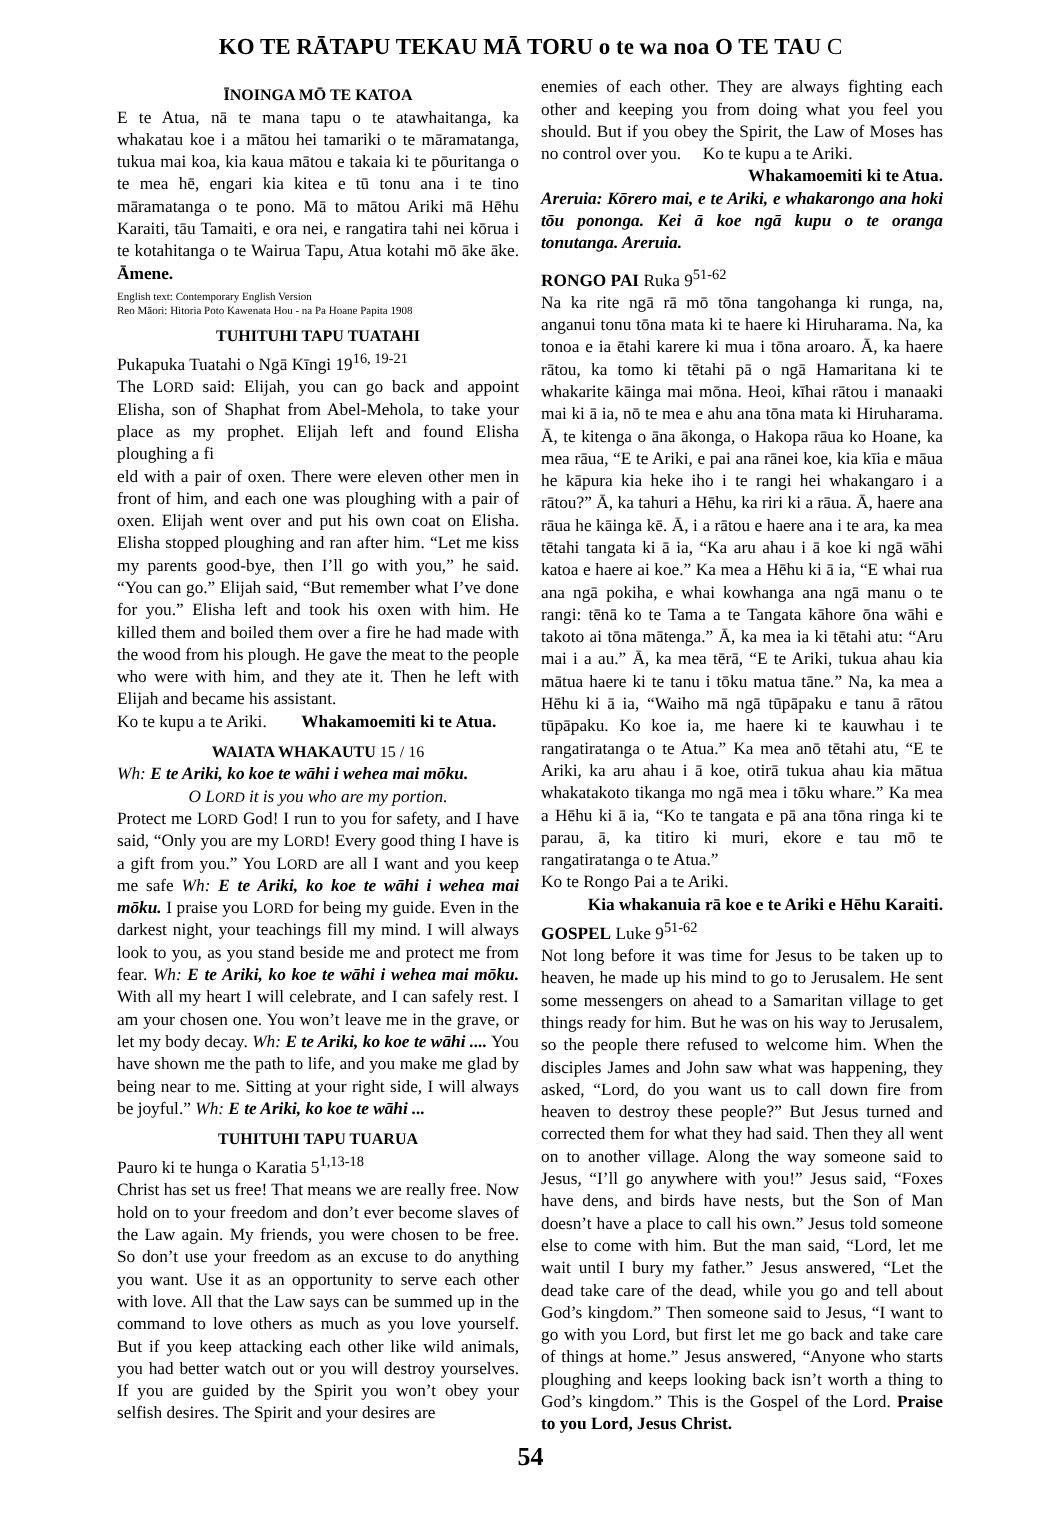KO TE RĀTAPU TEKAU MĀ TORU o te wa noa O TE TAU C
ĪNOINGA MŌ TE KATOA
E te Atua, nā te mana tapu o te atawhaitanga, ka whakatau koe i a mātou hei tamariki o te māramatanga, tukua mai koa, kia kaua mātou e takaia ki te pōuritanga o te mea hē, engari kia kitea e tū tonu ana i te tino māramatanga o te pono. Mā to mātou Ariki mā Hēhu Karaiti, tāu Tamaiti, e ora nei, e rangatira tahi nei kōrua i te kotahitanga o te Wairua Tapu, Atua kotahi mō āke āke. Āmene.
English text: Contemporary English Version
Reo Māori: Hitoria Poto Kawenata Hou - na Pa Hoane Papita 1908
TUHITUHI TAPU TUATAHI
Pukapuka Tuatahi o Ngā Kīngi 19<sup>16, 19-21</sup>
The LORD said: Elijah, you can go back and appoint Elisha, son of Shaphat from Abel-Mehola, to take your place as my prophet. Elijah left and found Elisha ploughing a fi
eld with a pair of oxen. There were eleven other men in front of him, and each one was ploughing with a pair of oxen. Elijah went over and put his own coat on Elisha. Elisha stopped ploughing and ran after him. “Let me kiss my parents good-bye, then I’ll go with you,” he said. “You can go.” Elijah said, “But remember what I’ve done for you.” Elisha left and took his oxen with him. He killed them and boiled them over a fire he had made with the wood from his plough. He gave the meat to the people who were with him, and they ate it. Then he left with Elijah and became his assistant.
Ko te kupu a te Ariki. Whakamoemiti ki te Atua.
WAIATA WHAKAUTU 15 / 16
Wh: E te Ariki, ko koe te wāhi i wehea mai mōku.
O LORD it is you who are my portion.
Protect me LORD God! I run to you for safety, and I have said, “Only you are my LORD! Every good thing I have is a gift from you.” You LORD are all I want and you keep me safe Wh: E te Ariki, ko koe te wāhi i wehea mai mōku. I praise you LORD for being my guide. Even in the darkest night, your teachings fill my mind. I will always look to you, as you stand beside me and protect me from fear. Wh: E te Ariki, ko koe te wāhi i wehea mai mōku. With all my heart I will celebrate, and I can safely rest. I am your chosen one. You won’t leave me in the grave, or let my body decay. Wh: E te Ariki, ko koe te wāhi .... You have shown me the path to life, and you make me glad by being near to me. Sitting at your right side, I will always be joyful.” Wh: E te Ariki, ko koe te wāhi ...
TUHITUHI TAPU TUARUA
Pauro ki te hunga o Karatia 5<sup>1,13-18</sup>
Christ has set us free! That means we are really free. Now hold on to your freedom and don’t ever become slaves of the Law again. My friends, you were chosen to be free. So don’t use your freedom as an excuse to do anything you want. Use it as an opportunity to serve each other with love. All that the Law says can be summed up in the command to love others as much as you love yourself. But if you keep attacking each other like wild animals, you had better watch out or you will destroy yourselves. If you are guided by the Spirit you won’t obey your selfish desires. The Spirit and your desires are
enemies of each other. They are always fighting each other and keeping you from doing what you feel you should. But if you obey the Spirit, the Law of Moses has no control over you. Ko te kupu a te Ariki.
Whakamoemiti ki te Atua.
Areruia: Kōrero mai, e te Ariki, e whakarongo ana hoki tōu pononga. Kei ā koe ngā kupu o te oranga tonutanga. Areruia.
RONGO PAI Ruka 9<sup>51-62</sup>
Na ka rite ngā rā mō tōna tangohanga ki runga, na, anganui tonu tōna mata ki te haere ki Hiruharama. Na, ka tonoa e ia ētahi karere ki mua i tōna aroaro. Ā, ka haere rātou, ka tomo ki tētahi pā o ngā Hamaritana ki te whakarite kāinga mai mōna. Heoi, kīhai rātou i manaaki mai ki ā ia, nō te mea e ahu ana tōna mata ki Hiruharama. Ā, te kitenga o āna ākonga, o Hakopa rāua ko Hoane, ka mea rāua, “E te Ariki, e pai ana rānei koe, kia kīia e māua he kāpura kia heke iho i te rangi hei whakangaro i a rātou?” Ā, ka tahuri a Hēhu, ka riri ki a rāua. Ā, haere ana rāua he kāinga kē. Ā, i a rātou e haere ana i te ara, ka mea tētahi tangata ki ā ia, “Ka aru ahau i ā koe ki ngā wāhi katoa e haere ai koe.” Ka mea a Hēhu ki ā ia, “E whai rua ana ngā pokiha, e whai kowhanga ana ngā manu o te rangi: tēnā ko te Tama a te Tangata kāhore ōna wāhi e takoto ai tōna mātenga.” Ā, ka mea ia ki tētahi atu: “Aru mai i a au.” Ā, ka mea tērā, “E te Ariki, tukua ahau kia mātua haere ki te tanu i tōku matua tāne.” Na, ka mea a Hēhu ki ā ia, “Waiho mā ngā tūpāpaku e tanu ā rātou tūpāpaku. Ko koe ia, me haere ki te kauwhau i te rangatiratanga o te Atua.” Ka mea anō tētahi atu, “E te Ariki, ka aru ahau i ā koe, otirā tukua ahau kia mātua whakatakoto tikanga mo ngā mea i tōku whare.” Ka mea a Hēhu ki ā ia, “Ko te tangata e pā ana tōna ringa ki te parau, ā, ka titiro ki muri, ekore e tau mō te rangatiratanga o te Atua.”
Ko te Rongo Pai a te Ariki.
Kia whakanuia rā koe e te Ariki e Hēhu Karaiti.
GOSPEL Luke 9<sup>51-62</sup>
Not long before it was time for Jesus to be taken up to heaven, he made up his mind to go to Jerusalem. He sent some messengers on ahead to a Samaritan village to get things ready for him. But he was on his way to Jerusalem, so the people there refused to welcome him. When the disciples James and John saw what was happening, they asked, “Lord, do you want us to call down fire from heaven to destroy these people?” But Jesus turned and corrected them for what they had said. Then they all went on to another village. Along the way someone said to Jesus, “I’ll go anywhere with you!” Jesus said, “Foxes have dens, and birds have nests, but the Son of Man doesn’t have a place to call his own.” Jesus told someone else to come with him. But the man said, “Lord, let me wait until I bury my father.” Jesus answered, “Let the dead take care of the dead, while you go and tell about God’s kingdom.” Then someone said to Jesus, “I want to go with you Lord, but first let me go back and take care of things at home.” Jesus answered, “Anyone who starts ploughing and keeps looking back isn’t worth a thing to God’s kingdom.” This is the Gospel of the Lord. Praise to you Lord, Jesus Christ.
54